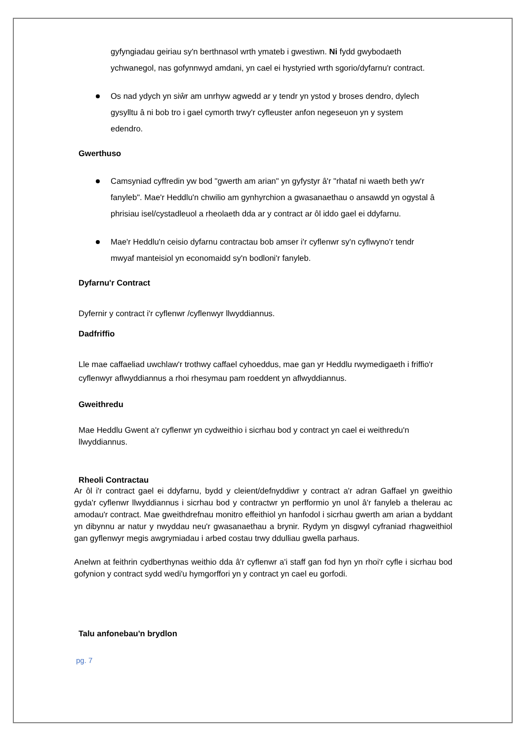gyfyngiadau geiriau sy'n berthnasol wrth ymateb i gwestiwn. Ni fydd gwybodaeth ychwanegol, nas gofynnwyd amdani, yn cael ei hystyried wrth sgorio/dyfarnu'r contract.
Os nad ydych yn siŵr am unrhyw agwedd ar y tendr yn ystod y broses dendro, dylech gysylltu â ni bob tro i gael cymorth trwy'r cyfleuster anfon negeseuon yn y system edendro.
Gwerthuso
Camsyniad cyffredin yw bod "gwerth am arian" yn gyfystyr â'r "rhataf ni waeth beth yw'r fanyleb". Mae'r Heddlu'n chwilio am gynhyrchion a gwasanaethau o ansawdd yn ogystal â phrisiau isel/cystadleuol a rheolaeth dda ar y contract ar ôl iddo gael ei ddyfarnu.
Mae'r Heddlu'n ceisio dyfarnu contractau bob amser i'r cyflenwr sy'n cyflwyno'r tendr mwyaf manteisiol yn economaidd sy'n bodloni'r fanyleb.
Dyfarnu'r Contract
Dyfernir y contract i'r cyflenwr /cyflenwyr llwyddiannus.
Dadfriffio
Lle mae caffaeliad uwchlaw'r trothwy caffael cyhoeddus, mae gan yr Heddlu rwymedigaeth i friffio'r cyflenwyr aflwyddiannus a rhoi rhesymau pam roeddent yn aflwyddiannus.
Gweithredu
Mae Heddlu Gwent a'r cyflenwr yn cydweithio i sicrhau bod y contract yn cael ei weithredu'n llwyddiannus.
Rheoli Contractau
Ar ôl i'r contract gael ei ddyfarnu, bydd y cleient/defnyddiwr y contract a'r adran Gaffael yn gweithio gyda'r cyflenwr llwyddiannus i sicrhau bod y contractwr yn perfformio yn unol â'r fanyleb a thelerau ac amodau'r contract. Mae gweithdrefnau monitro effeithiol yn hanfodol i sicrhau gwerth am arian a byddant yn dibynnu ar natur y nwyddau neu'r gwasanaethau a brynir. Rydym yn disgwyl cyfraniad rhagweithiol gan gyflenwyr megis awgrymiadau i arbed costau trwy ddulliau gwella parhaus.
Anelwn at feithrin cydberthynas weithio dda â'r cyflenwr a'i staff gan fod hyn yn rhoi'r cyfle i sicrhau bod gofynion y contract sydd wedi'u hymgorffori yn y contract yn cael eu gorfodi.
Talu anfonebau'n brydlon
pg. 7